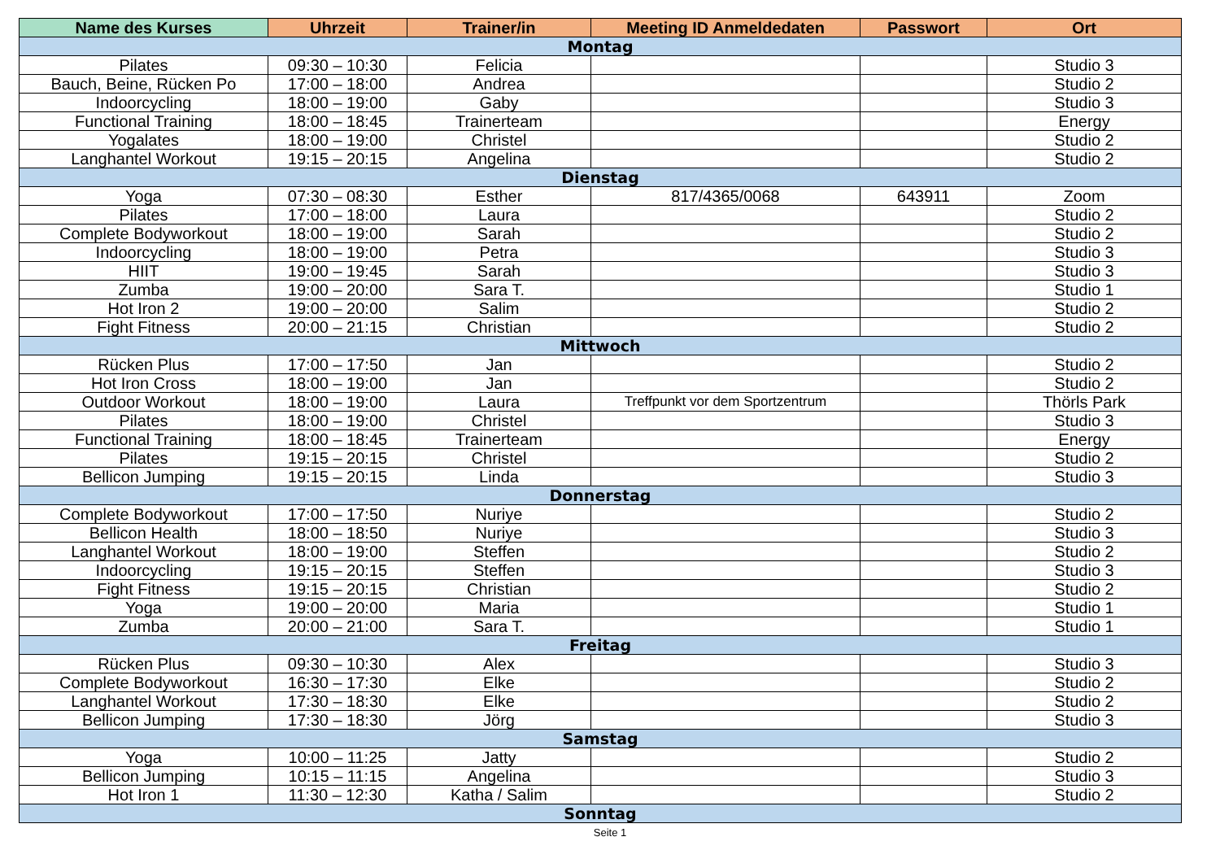| Name des Kurses | Uhrzeit | Trainer/in | Meeting ID Anmeldedaten | Passwort | Ort |
| --- | --- | --- | --- | --- | --- |
| Montag | | | | | |
| Pilates | 09:30 – 10:30 | Felicia | | | Studio 3 |
| Bauch, Beine, Rücken Po | 17:00 – 18:00 | Andrea | | | Studio 2 |
| Indoorcycling | 18:00 – 19:00 | Gaby | | | Studio 3 |
| Functional Training | 18:00 – 18:45 | Trainerteam | | | Energy |
| Yogalates | 18:00 – 19:00 | Christel | | | Studio 2 |
| Langhantel Workout | 19:15 – 20:15 | Angelina | | | Studio 2 |
| Dienstag | | | | | |
| Yoga | 07:30 – 08:30 | Esther | 817/4365/0068 | 643911 | Zoom |
| Pilates | 17:00 – 18:00 | Laura | | | Studio 2 |
| Complete Bodyworkout | 18:00 – 19:00 | Sarah | | | Studio 2 |
| Indoorcycling | 18:00 – 19:00 | Petra | | | Studio 3 |
| HIIT | 19:00 – 19:45 | Sarah | | | Studio 3 |
| Zumba | 19:00 – 20:00 | Sara T. | | | Studio 1 |
| Hot Iron 2 | 19:00 – 20:00 | Salim | | | Studio 2 |
| Fight Fitness | 20:00 – 21:15 | Christian | | | Studio 2 |
| Mittwoch | | | | | |
| Rücken Plus | 17:00 – 17:50 | Jan | | | Studio 2 |
| Hot Iron Cross | 18:00 – 19:00 | Jan | | | Studio 2 |
| Outdoor Workout | 18:00 – 19:00 | Laura | Treffpunkt vor dem Sportzentrum | | Thörls Park |
| Pilates | 18:00 – 19:00 | Christel | | | Studio 3 |
| Functional Training | 18:00 – 18:45 | Trainerteam | | | Energy |
| Pilates | 19:15 – 20:15 | Christel | | | Studio 2 |
| Bellicon Jumping | 19:15 – 20:15 | Linda | | | Studio 3 |
| Donnerstag | | | | | |
| Complete Bodyworkout | 17:00 – 17:50 | Nuriye | | | Studio 2 |
| Bellicon Health | 18:00 – 18:50 | Nuriye | | | Studio 3 |
| Langhantel Workout | 18:00 – 19:00 | Steffen | | | Studio 2 |
| Indoorcycling | 19:15 – 20:15 | Steffen | | | Studio 3 |
| Fight Fitness | 19:15 – 20:15 | Christian | | | Studio 2 |
| Yoga | 19:00 – 20:00 | Maria | | | Studio 1 |
| Zumba | 20:00 – 21:00 | Sara T. | | | Studio 1 |
| Freitag | | | | | |
| Rücken Plus | 09:30 – 10:30 | Alex | | | Studio 3 |
| Complete Bodyworkout | 16:30 – 17:30 | Elke | | | Studio 2 |
| Langhantel Workout | 17:30 – 18:30 | Elke | | | Studio 2 |
| Bellicon Jumping | 17:30 – 18:30 | Jörg | | | Studio 3 |
| Samstag | | | | | |
| Yoga | 10:00 – 11:25 | Jatty | | | Studio 2 |
| Bellicon Jumping | 10:15 – 11:15 | Angelina | | | Studio 3 |
| Hot Iron 1 | 11:30 – 12:30 | Katha / Salim | | | Studio 2 |
| Sonntag | | | | | |
Seite 1